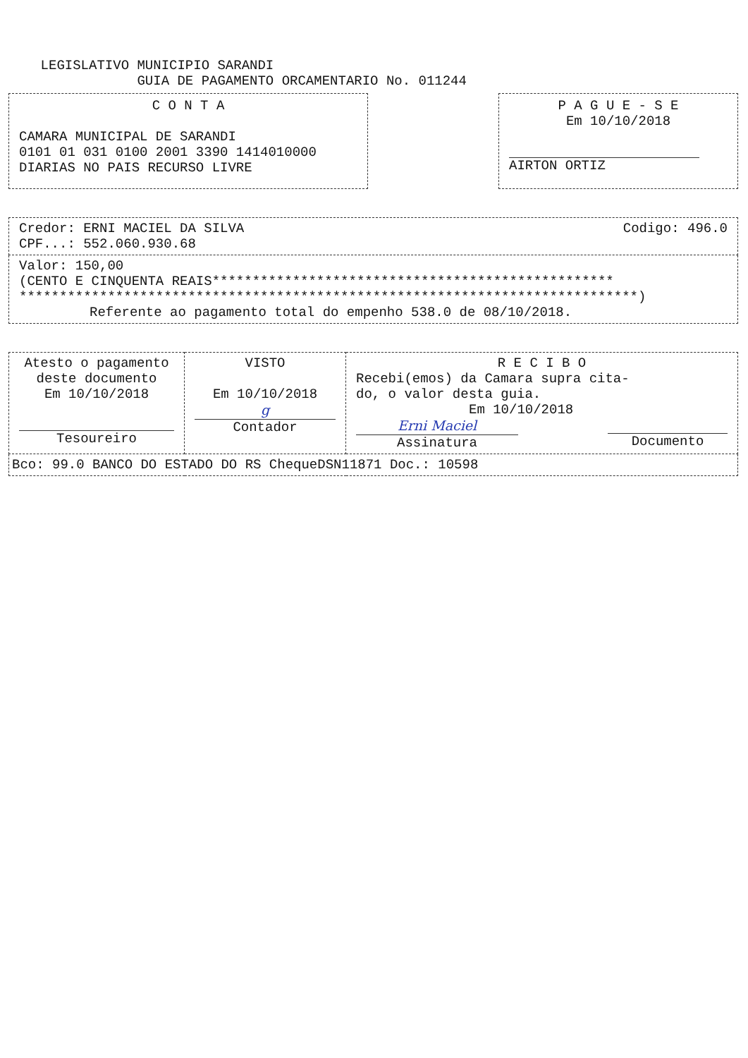LEGISLATIVO MUNICIPIO SARANDI
GUIA DE PAGAMENTO ORCAMENTARIO No. 011244
C O N T A
CAMARA MUNICIPAL DE SARANDI
0101 01 031 0100 2001 3390 1414010000
DIARIAS NO PAIS RECURSO LIVRE
P A G U E - S E
Em 10/10/2018
AIRTON ORTIZ
| Credor: ERNI MACIEL DA SILVA Codigo: 496.0 CPF...: 552.060.930.68 |
| Valor: 150,00 (CENTO E CINQUENTA REAIS************************************************** *****************************************************************************) Referente ao pagamento total do empenho 538.0 de 08/10/2018. |
| Atesto o pagamento deste documento Em 10/10/2018 Tesoureiro | VISTO Em 10/10/2018 g Contador | R E C I B O Recebi(emos) da Camara supra cita- do, o valor desta guia. Em 10/10/2018 Erni Maciel Assinatura Documento |
| Bco: 99.0 BANCO DO ESTADO DO RS ChequeDSN11871 Doc.: 10598 | | |